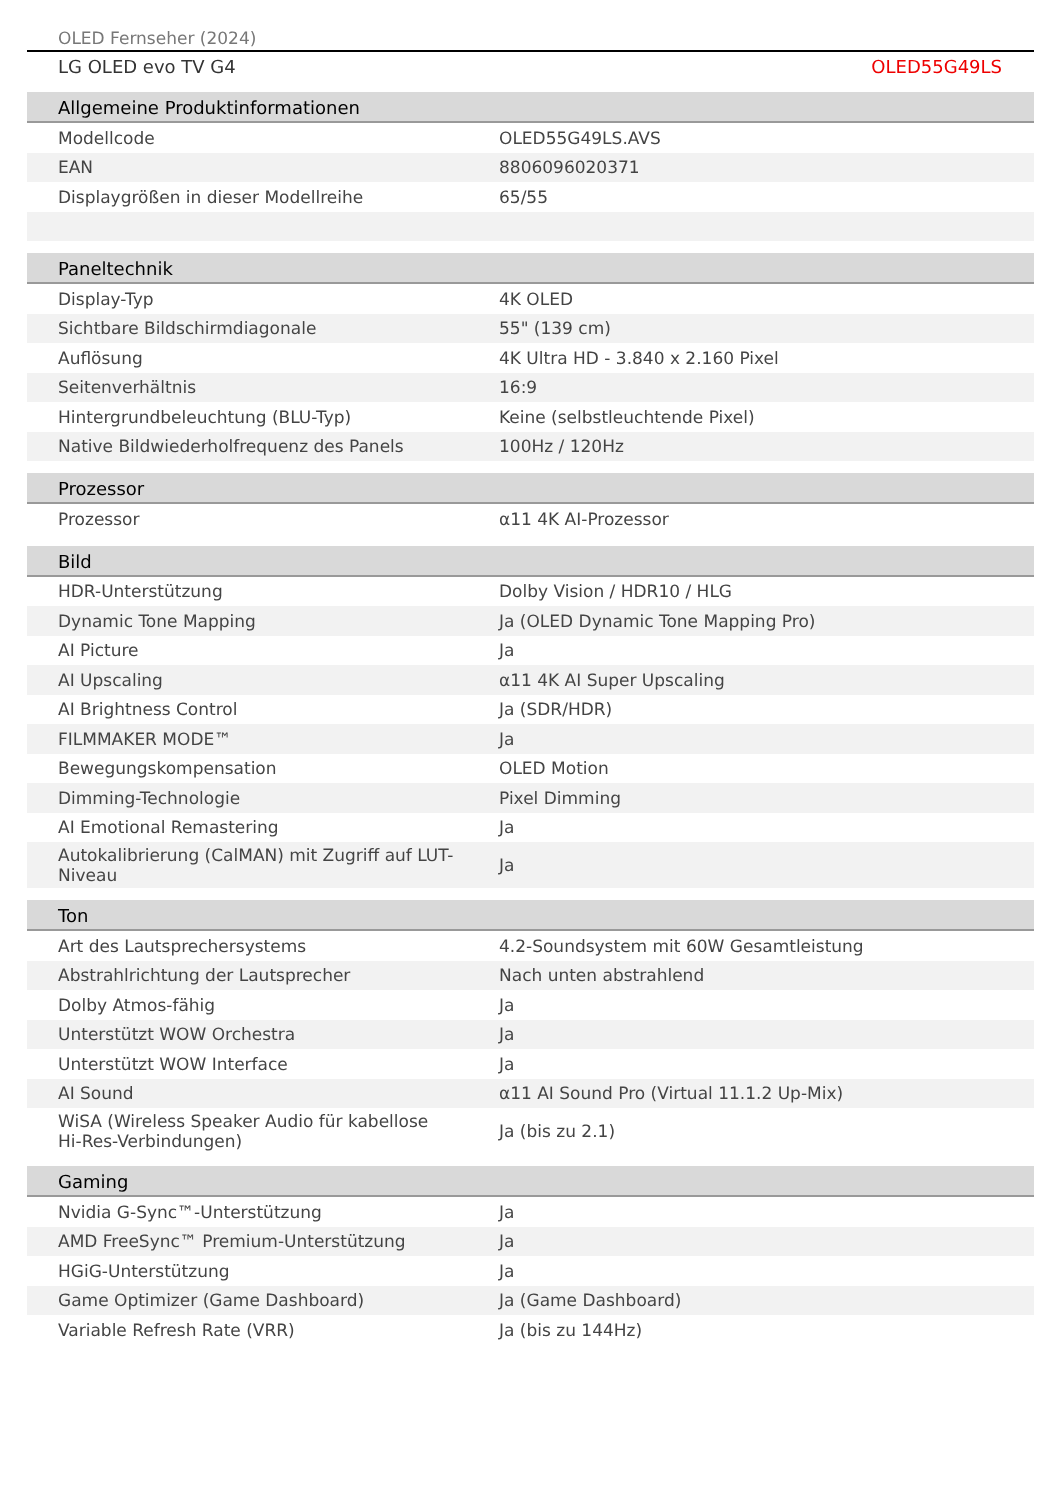OLED Fernseher (2024)
LG OLED evo TV G4 OLED55G49LS
| Allgemeine Produktinformationen | |
| --- | --- |
| Modellcode | OLED55G49LS.AVS |
| EAN | 8806096020371 |
| Displaygrößen in dieser Modellreihe | 65/55 |
| Paneltechnik | |
| Display-Typ | 4K OLED |
| Sichtbare Bildschirmdiagonale | 55" (139 cm) |
| Auflösung | 4K Ultra HD - 3.840 x 2.160 Pixel |
| Seitenverhältnis | 16:9 |
| Hintergrundbeleuchtung (BLU-Typ) | Keine (selbstleuchtende Pixel) |
| Native Bildwiederholfrequenz des Panels | 100Hz / 120Hz |
| Prozessor | |
| Prozessor | α11 4K AI-Prozessor |
| Bild | |
| HDR-Unterstützung | Dolby Vision / HDR10 / HLG |
| Dynamic Tone Mapping | Ja (OLED Dynamic Tone Mapping Pro) |
| AI Picture | Ja |
| AI Upscaling | α11 4K AI Super Upscaling |
| AI Brightness Control | Ja (SDR/HDR) |
| FILMMAKER MODE™ | Ja |
| Bewegungskompensation | OLED Motion |
| Dimming-Technologie | Pixel Dimming |
| AI Emotional Remastering | Ja |
| Autokalibrierung (CalMAN) mit Zugriff auf LUT- Niveau | Ja |
| Ton | |
| Art des Lautsprechersystems | 4.2-Soundsystem mit 60W Gesamtleistung |
| Abstrahlrichtung der Lautsprecher | Nach unten abstrahlend |
| Dolby Atmos-fähig | Ja |
| Unterstützt WOW Orchestra | Ja |
| Unterstützt WOW Interface | Ja |
| AI Sound | α11 AI Sound Pro (Virtual 11.1.2 Up-Mix) |
| WiSA (Wireless Speaker Audio für kabellose Hi-Res-Verbindungen) | Ja (bis zu 2.1) |
| Gaming | |
| Nvidia G-Sync™-Unterstützung | Ja |
| AMD FreeSync™ Premium-Unterstützung | Ja |
| HGiG-Unterstützung | Ja |
| Game Optimizer (Game Dashboard) | Ja (Game Dashboard) |
| Variable Refresh Rate (VRR) | Ja (bis zu 144Hz) |